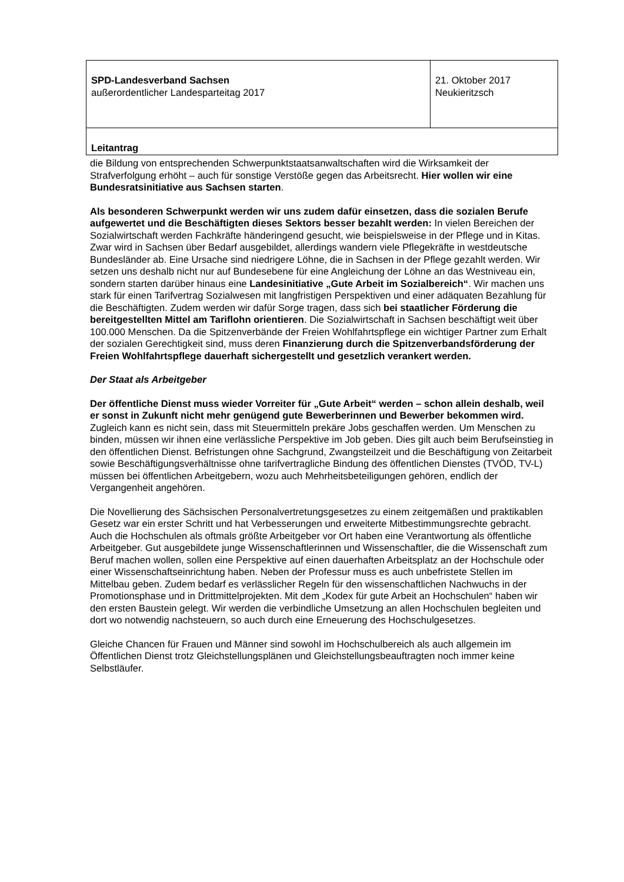| SPD-Landesverband Sachsen außerordentlicher Landesparteitag 2017 | 21. Oktober 2017 Neukieritzsch |
| Leitantrag | |
die Bildung von entsprechenden Schwerpunktstaatsanwaltschaften wird die Wirksamkeit der Strafverfolgung erhöht – auch für sonstige Verstöße gegen das Arbeitsrecht. Hier wollen wir eine Bundesratsinitiative aus Sachsen starten.
Als besonderen Schwerpunkt werden wir uns zudem dafür einsetzen, dass die sozialen Berufe aufgewertet und die Beschäftigten dieses Sektors besser bezahlt werden: In vielen Bereichen der Sozialwirtschaft werden Fachkräfte händeringend gesucht, wie beispielsweise in der Pflege und in Kitas. Zwar wird in Sachsen über Bedarf ausgebildet, allerdings wandern viele Pflegekräfte in westdeutsche Bundesländer ab. Eine Ursache sind niedrigere Löhne, die in Sachsen in der Pflege gezahlt werden. Wir setzen uns deshalb nicht nur auf Bundesebene für eine Angleichung der Löhne an das Westniveau ein, sondern starten darüber hinaus eine Landesinitiative „Gute Arbeit im Sozialbereich“. Wir machen uns stark für einen Tarifvertrag Sozialwesen mit langfristigen Perspektiven und einer adäquaten Bezahlung für die Beschäftigten. Zudem werden wir dafür Sorge tragen, dass sich bei staatlicher Förderung die bereitgestellten Mittel am Tariflohn orientieren. Die Sozialwirtschaft in Sachsen beschäftigt weit über 100.000 Menschen. Da die Spitzenverbände der Freien Wohlfahrtspflege ein wichtiger Partner zum Erhalt der sozialen Gerechtigkeit sind, muss deren Finanzierung durch die Spitzenverbandsförderung der Freien Wohlfahrtspflege dauerhaft sichergestellt und gesetzlich verankert werden.
Der Staat als Arbeitgeber
Der öffentliche Dienst muss wieder Vorreiter für „Gute Arbeit“ werden – schon allein deshalb, weil er sonst in Zukunft nicht mehr genügend gute Bewerberinnen und Bewerber bekommen wird. Zugleich kann es nicht sein, dass mit Steuermitteln prekäre Jobs geschaffen werden. Um Menschen zu binden, müssen wir ihnen eine verlässliche Perspektive im Job geben. Dies gilt auch beim Berufseinstieg in den öffentlichen Dienst. Befristungen ohne Sachgrund, Zwangsteilzeit und die Beschäftigung von Zeitarbeit sowie Beschäftigungsverhältnisse ohne tarifvertragliche Bindung des öffentlichen Dienstes (TVÖD, TV-L) müssen bei öffentlichen Arbeitgebern, wozu auch Mehrheitsbeteiligungen gehören, endlich der Vergangenheit angehören.
Die Novellierung des Sächsischen Personalvertretungsgesetzes zu einem zeitgemäßen und praktikablen Gesetz war ein erster Schritt und hat Verbesserungen und erweiterte Mitbestimmungsrechte gebracht. Auch die Hochschulen als oftmals größte Arbeitgeber vor Ort haben eine Verantwortung als öffentliche Arbeitgeber. Gut ausgebildete junge Wissenschaftlerinnen und Wissenschaftler, die die Wissenschaft zum Beruf machen wollen, sollen eine Perspektive auf einen dauerhaften Arbeitsplatz an der Hochschule oder einer Wissenschaftseinrichtung haben. Neben der Professur muss es auch unbefristete Stellen im Mittelbau geben. Zudem bedarf es verlässlicher Regeln für den wissenschaftlichen Nachwuchs in der Promotionsphase und in Drittmittelprojekten. Mit dem „Kodex für gute Arbeit an Hochschulen“ haben wir den ersten Baustein gelegt. Wir werden die verbindliche Umsetzung an allen Hochschulen begleiten und dort wo notwendig nachsteuern, so auch durch eine Erneuerung des Hochschulgesetzes.
Gleiche Chancen für Frauen und Männer sind sowohl im Hochschulbereich als auch allgemein im Öffentlichen Dienst trotz Gleichstellungsplänen und Gleichstellungsbeauftragten noch immer keine Selbstläufer.